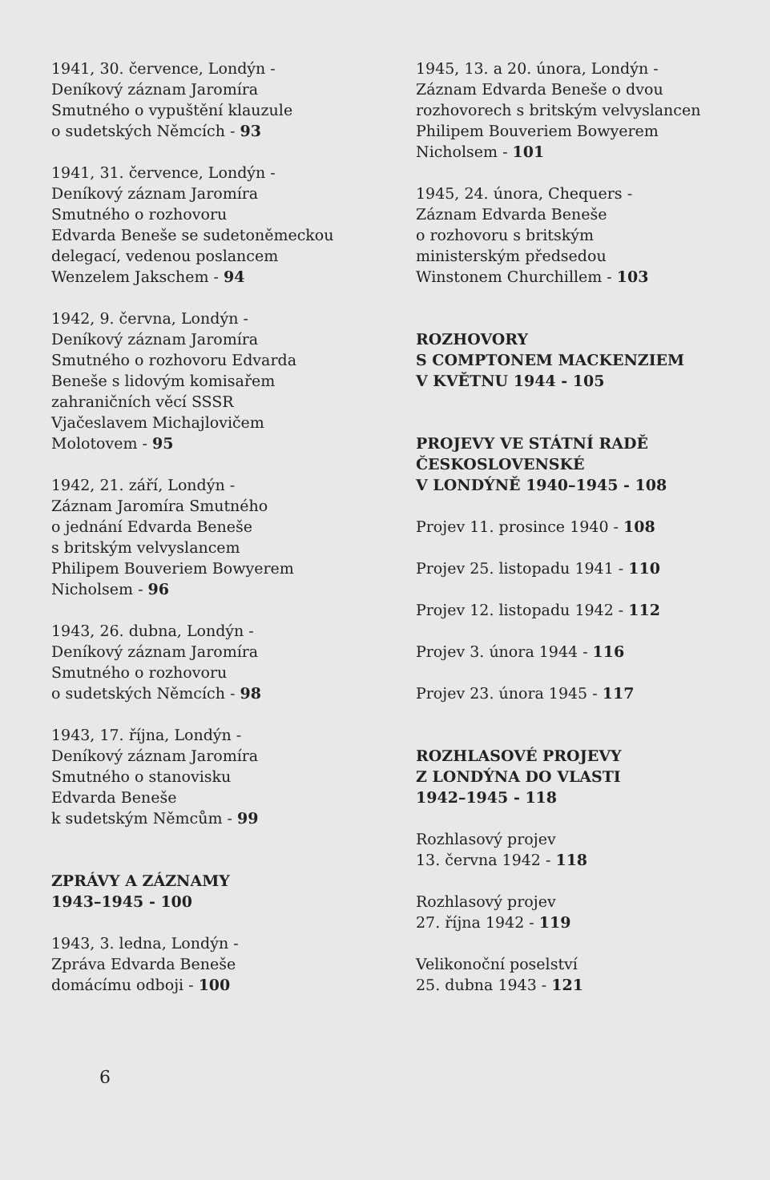1941, 30. července, Londýn -
Deníkový záznam Jaromíra
Smutného o vypuštění klauzule
o sudetských Němcích - 93
1941, 31. července, Londýn -
Deníkový záznam Jaromíra
Smutného o rozhovoru
Edvarda Beneše se sudetoněmeckou
delegací, vedenou poslancem
Wenzelem Jakschem - 94
1942, 9. června, Londýn -
Deníkový záznam Jaromíra
Smutného o rozhovoru Edvarda
Beneše s lidovým komisařem
zahraničních věcí SSSR
Vjačeslavem Michajlovičem
Molotovem - 95
1942, 21. září, Londýn -
Záznam Jaromíra Smutného
o jednání Edvarda Beneše
s britským velvyslancem
Philipem Bouveriem Bowyerem
Nicholsem - 96
1943, 26. dubna, Londýn -
Deníkový záznam Jaromíra
Smutného o rozhovoru
o sudetských Němcích - 98
1943, 17. října, Londýn -
Deníkový záznam Jaromíra
Smutného o stanovisku
Edvarda Beneše
k sudetským Němcům - 99
ZPRÁVY A ZÁZNAMY
1943–1945 - 100
1943, 3. ledna, Londýn -
Zpráva Edvarda Beneše
domácímu odboji - 100
1945, 13. a 20. února, Londýn -
Záznam Edvarda Beneše o dvou
rozhovorech s britským velvyslancen
Philipem Bouveriem Bowyerem
Nicholsem - 101
1945, 24. února, Chequers -
Záznam Edvarda Beneše
o rozhovoru s britským
ministerským předsedou
Winstonem Churchillem - 103
ROZHOVORY
S COMPTONEM MACKENZIEM
V KVĚTNU 1944 - 105
PROJEVY VE STÁTNÍ RADĚ
ČESKOSLOVENSKÉ
V LONDÝNĚ 1940–1945 - 108
Projev 11. prosince 1940 - 108
Projev 25. listopadu 1941 - 110
Projev 12. listopadu 1942 - 112
Projev 3. února 1944 - 116
Projev 23. února 1945 - 117
ROZHLASOVÉ PROJEVY
Z LONDÝNA DO VLASTI
1942–1945 - 118
Rozhlasový projev
13. června 1942 - 118
Rozhlasový projev
27. října 1942 - 119
Velikonoční poselství
25. dubna 1943 - 121
6